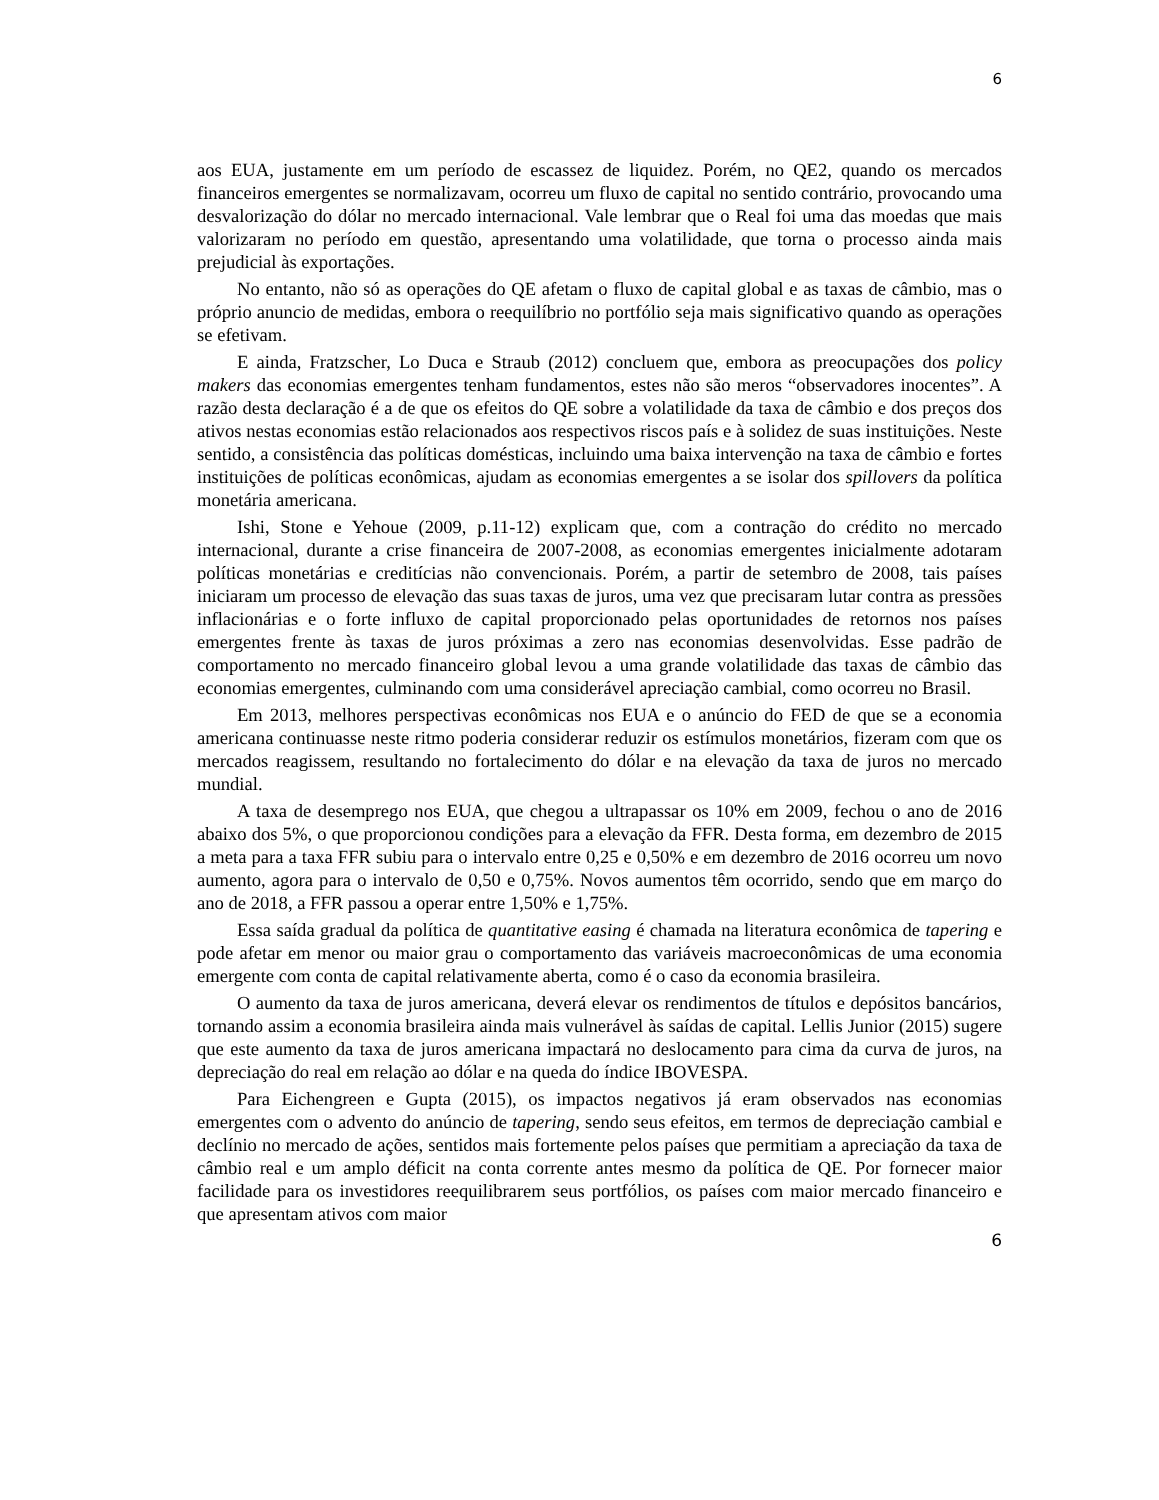6
aos EUA, justamente em um período de escassez de liquidez. Porém, no QE2, quando os mercados financeiros emergentes se normalizavam, ocorreu um fluxo de capital no sentido contrário, provocando uma desvalorização do dólar no mercado internacional. Vale lembrar que o Real foi uma das moedas que mais valorizaram no período em questão, apresentando uma volatilidade, que torna o processo ainda mais prejudicial às exportações.
No entanto, não só as operações do QE afetam o fluxo de capital global e as taxas de câmbio, mas o próprio anuncio de medidas, embora o reequilíbrio no portfólio seja mais significativo quando as operações se efetivam.
E ainda, Fratzscher, Lo Duca e Straub (2012) concluem que, embora as preocupações dos policy makers das economias emergentes tenham fundamentos, estes não são meros “observadores inocentes”. A razão desta declaração é a de que os efeitos do QE sobre a volatilidade da taxa de câmbio e dos preços dos ativos nestas economias estão relacionados aos respectivos riscos país e à solidez de suas instituições. Neste sentido, a consistência das políticas domésticas, incluindo uma baixa intervenção na taxa de câmbio e fortes instituições de políticas econômicas, ajudam as economias emergentes a se isolar dos spillovers da política monetária americana.
Ishi, Stone e Yehoue (2009, p.11-12) explicam que, com a contração do crédito no mercado internacional, durante a crise financeira de 2007-2008, as economias emergentes inicialmente adotaram políticas monetárias e creditícias não convencionais. Porém, a partir de setembro de 2008, tais países iniciaram um processo de elevação das suas taxas de juros, uma vez que precisaram lutar contra as pressões inflacionárias e o forte influxo de capital proporcionado pelas oportunidades de retornos nos países emergentes frente às taxas de juros próximas a zero nas economias desenvolvidas. Esse padrão de comportamento no mercado financeiro global levou a uma grande volatilidade das taxas de câmbio das economias emergentes, culminando com uma considerável apreciação cambial, como ocorreu no Brasil.
Em 2013, melhores perspectivas econômicas nos EUA e o anúncio do FED de que se a economia americana continuasse neste ritmo poderia considerar reduzir os estímulos monetários, fizeram com que os mercados reagissem, resultando no fortalecimento do dólar e na elevação da taxa de juros no mercado mundial.
A taxa de desemprego nos EUA, que chegou a ultrapassar os 10% em 2009, fechou o ano de 2016 abaixo dos 5%, o que proporcionou condições para a elevação da FFR. Desta forma, em dezembro de 2015 a meta para a taxa FFR subiu para o intervalo entre 0,25 e 0,50% e em dezembro de 2016 ocorreu um novo aumento, agora para o intervalo de 0,50 e 0,75%. Novos aumentos têm ocorrido, sendo que em março do ano de 2018, a FFR passou a operar entre 1,50% e 1,75%.
Essa saída gradual da política de quantitative easing é chamada na literatura econômica de tapering e pode afetar em menor ou maior grau o comportamento das variáveis macroeconômicas de uma economia emergente com conta de capital relativamente aberta, como é o caso da economia brasileira.
O aumento da taxa de juros americana, deverá elevar os rendimentos de títulos e depósitos bancários, tornando assim a economia brasileira ainda mais vulnerável às saídas de capital. Lellis Junior (2015) sugere que este aumento da taxa de juros americana impactará no deslocamento para cima da curva de juros, na depreciação do real em relação ao dólar e na queda do índice IBOVESPA.
Para Eichengreen e Gupta (2015), os impactos negativos já eram observados nas economias emergentes com o advento do anúncio de tapering, sendo seus efeitos, em termos de depreciação cambial e declínio no mercado de ações, sentidos mais fortemente pelos países que permitiam a apreciação da taxa de câmbio real e um amplo déficit na conta corrente antes mesmo da política de QE. Por fornecer maior facilidade para os investidores reequilibrarem seus portfólios, os países com maior mercado financeiro e que apresentam ativos com maior
6